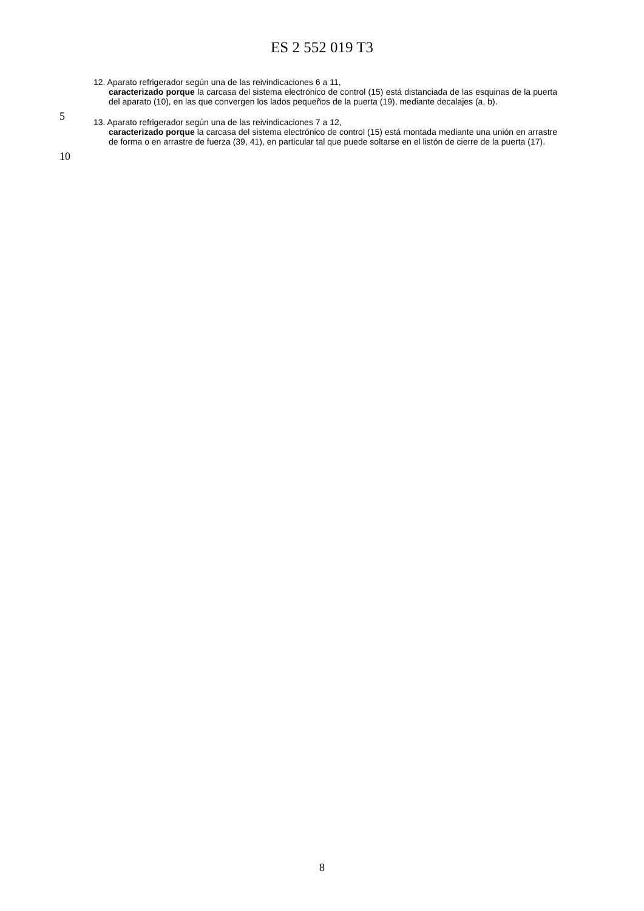ES 2 552 019 T3
12. Aparato refrigerador según una de las reivindicaciones 6 a 11,
caracterizado porque la carcasa del sistema electrónico de control (15) está distanciada de las esquinas de la puerta del aparato (10), en las que convergen los lados pequeños de la puerta (19), mediante decalajes (a, b).
5
13. Aparato refrigerador según una de las reivindicaciones 7 a 12,
caracterizado porque la carcasa del sistema electrónico de control (15) está montada mediante una unión en arrastre de forma o en arrastre de fuerza (39, 41), en particular tal que puede soltarse en el listón de cierre de la puerta (17).
10
8